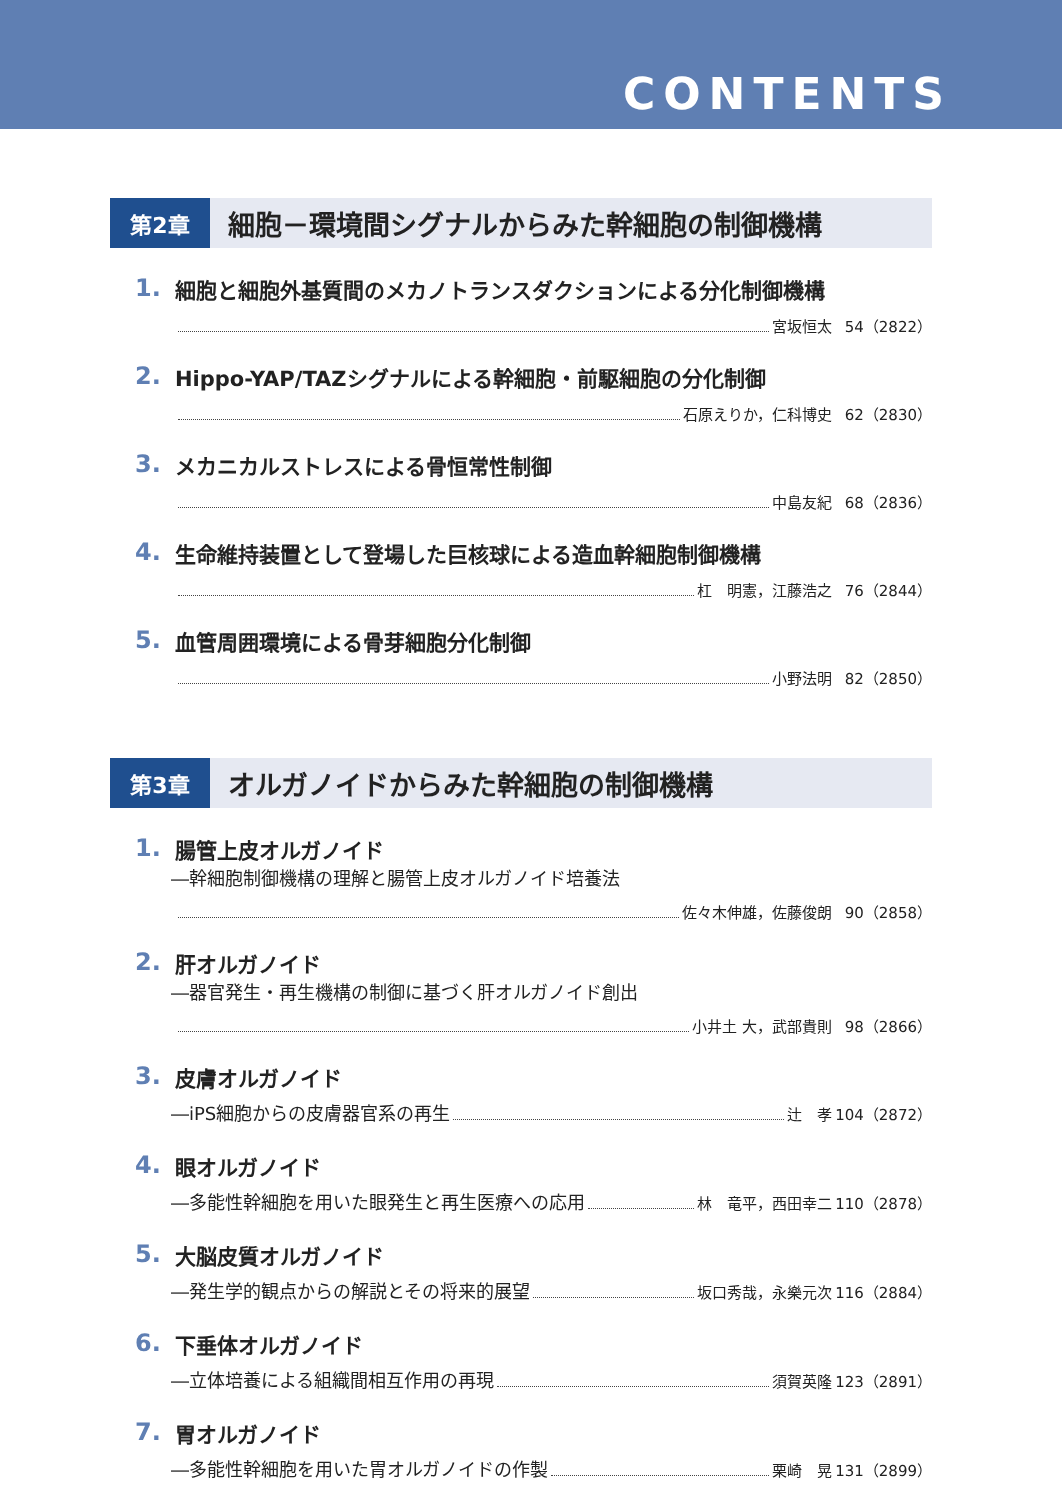CONTENTS
第2章
細胞－環境間シグナルからみた幹細胞の制御機構
1. 細胞と細胞外基質間のメカノトランスダクションによる分化制御機構
宮坂恒太 54（2822）
2. Hippo-YAP/TAZシグナルによる幹細胞・前駆細胞の分化制御
石原えりか，仁科博史 62（2830）
3. メカニカルストレスによる骨恒常性制御
中島友紀 68（2836）
4. 生命維持装置として登場した巨核球による造血幹細胞制御機構
杠　明憲，江藤浩之 76（2844）
5. 血管周囲環境による骨芽細胞分化制御
小野法明 82（2850）
第3章
オルガノイドからみた幹細胞の制御機構
1. 腸管上皮オルガノイド
―幹細胞制御機構の理解と腸管上皮オルガノイド培養法
佐々木伸雄，佐藤俊朗 90（2858）
2. 肝オルガノイド
―器官発生・再生機構の制御に基づく肝オルガノイド創出
小井土 大，武部貴則 98（2866）
3. 皮膚オルガノイド
―iPS細胞からの皮膚器官系の再生 辻　孝 104（2872）
4. 眼オルガノイド
―多能性幹細胞を用いた眼発生と再生医療への応用 林　竜平，西田幸二 110（2878）
5. 大脳皮質オルガノイド
―発生学的観点からの解説とその将来的展望 坂口秀哉，永樂元次 116（2884）
6. 下垂体オルガノイド
―立体培養による組織間相互作用の再現 須賀英隆 123（2891）
7. 胃オルガノイド
―多能性幹細胞を用いた胃オルガノイドの作製 栗崎　晃 131（2899）